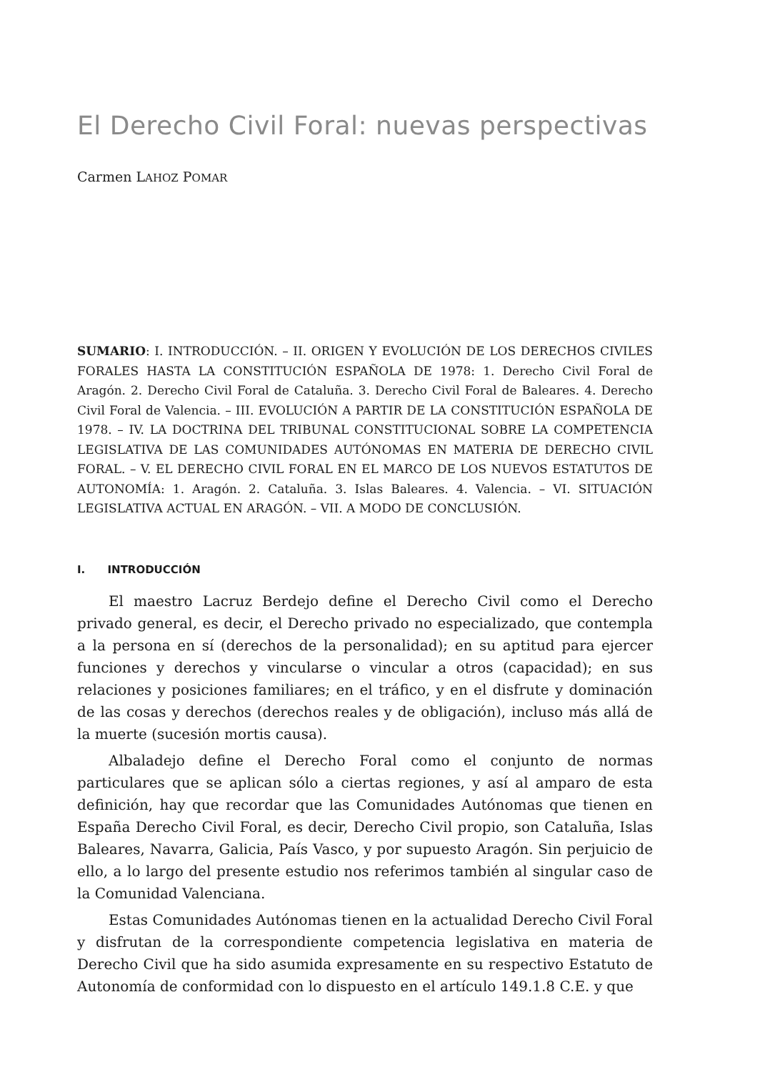El Derecho Civil Foral: nuevas perspectivas
Carmen LAHOZ POMAR
SUMARIO: I. INTRODUCCIÓN. – II. ORIGEN Y EVOLUCIÓN DE LOS DERECHOS CIVILES FORALES HASTA LA CONSTITUCIÓN ESPAÑOLA DE 1978: 1. Derecho Civil Foral de Aragón. 2. Derecho Civil Foral de Cataluña. 3. Derecho Civil Foral de Baleares. 4. Derecho Civil Foral de Valencia. – III. EVOLUCIÓN A PARTIR DE LA CONSTITUCIÓN ESPAÑOLA DE 1978. – IV. LA DOCTRINA DEL TRIBUNAL CONSTITUCIONAL SOBRE LA COMPETENCIA LEGISLATIVA DE LAS COMUNIDADES AUTÓNOMAS EN MATERIA DE DERECHO CIVIL FORAL. – V. EL DERECHO CIVIL FORAL EN EL MARCO DE LOS NUEVOS ESTATUTOS DE AUTONOMÍA: 1. Aragón. 2. Cataluña. 3. Islas Baleares. 4. Valencia. – VI. SITUACIÓN LEGISLATIVA ACTUAL EN ARAGÓN. – VII. A MODO DE CONCLUSIÓN.
I. INTRODUCCIÓN
El maestro Lacruz Berdejo define el Derecho Civil como el Derecho privado general, es decir, el Derecho privado no especializado, que contempla a la persona en sí (derechos de la personalidad); en su aptitud para ejercer funciones y derechos y vincularse o vincular a otros (capacidad); en sus relaciones y posiciones familiares; en el tráfico, y en el disfrute y dominación de las cosas y derechos (derechos reales y de obligación), incluso más allá de la muerte (sucesión mortis causa).
Albaladejo define el Derecho Foral como el conjunto de normas particulares que se aplican sólo a ciertas regiones, y así al amparo de esta definición, hay que recordar que las Comunidades Autónomas que tienen en España Derecho Civil Foral, es decir, Derecho Civil propio, son Cataluña, Islas Baleares, Navarra, Galicia, País Vasco, y por supuesto Aragón. Sin perjuicio de ello, a lo largo del presente estudio nos referimos también al singular caso de la Comunidad Valenciana.
Estas Comunidades Autónomas tienen en la actualidad Derecho Civil Foral y disfrutan de la correspondiente competencia legislativa en materia de Derecho Civil que ha sido asumida expresamente en su respectivo Estatuto de Autonomía de conformidad con lo dispuesto en el artículo 149.1.8 C.E. y que